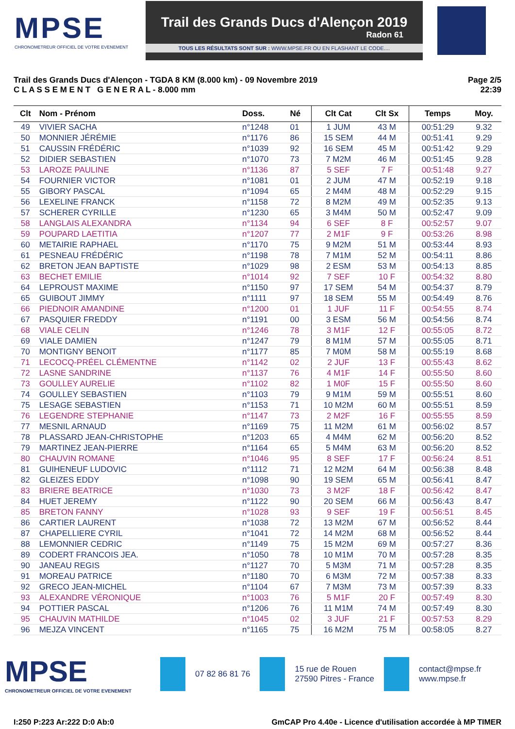MPSE
CHRONOMETREUR OFFICIEL DE VOTRE EVENEMENT
Trail des Grands Ducs d'Alençon 2019
Radon 61
TOUS LES RÉSULTATS SONT SUR : WWW.MPSE.FR OU EN FLASHANT LE CODE....
Trail des Grands Ducs d'Alençon - TGDA 8 KM (8.000 km) - 09 Novembre 2019
C L A S S E M E N T G E N E R A L - 8.000 mm
Page 2/5
22:39
| Clt | Nom - Prénom | Doss. | Né | Clt Cat | Clt Sx | Temps | Moy. |
| --- | --- | --- | --- | --- | --- | --- | --- |
| 49 | VIVIER SACHA | n°1248 | 01 | 1 JUM | 43 M | 00:51:29 | 9.32 |
| 50 | MONNIER JÉRÉMIE | n°1176 | 86 | 15 SEM | 44 M | 00:51:41 | 9.29 |
| 51 | CAUSSIN FRÉDÉRIC | n°1039 | 92 | 16 SEM | 45 M | 00:51:42 | 9.29 |
| 52 | DIDIER SEBASTIEN | n°1070 | 73 | 7 M2M | 46 M | 00:51:45 | 9.28 |
| 53 | LAROZE PAULINE | n°1136 | 87 | 5 SEF | 7 F | 00:51:48 | 9.27 |
| 54 | FOURNIER VICTOR | n°1081 | 01 | 2 JUM | 47 M | 00:52:19 | 9.18 |
| 55 | GIBORY PASCAL | n°1094 | 65 | 2 M4M | 48 M | 00:52:29 | 9.15 |
| 56 | LEXELINE FRANCK | n°1158 | 72 | 8 M2M | 49 M | 00:52:35 | 9.13 |
| 57 | SCHERER CYRILLE | n°1230 | 65 | 3 M4M | 50 M | 00:52:47 | 9.09 |
| 58 | LANGLAIS ALEXANDRA | n°1134 | 94 | 6 SEF | 8 F | 00:52:57 | 9.07 |
| 59 | POUPARD LAETITIA | n°1207 | 77 | 2 M1F | 9 F | 00:53:26 | 8.98 |
| 60 | METAIRIE RAPHAEL | n°1170 | 75 | 9 M2M | 51 M | 00:53:44 | 8.93 |
| 61 | PESNEAU FRÉDÉRIC | n°1198 | 78 | 7 M1M | 52 M | 00:54:11 | 8.86 |
| 62 | BRETON JEAN BAPTISTE | n°1029 | 98 | 2 ESM | 53 M | 00:54:13 | 8.85 |
| 63 | BECHET EMILIE | n°1014 | 92 | 7 SEF | 10 F | 00:54:32 | 8.80 |
| 64 | LEPROUST MAXIME | n°1150 | 97 | 17 SEM | 54 M | 00:54:37 | 8.79 |
| 65 | GUIBOUT JIMMY | n°1111 | 97 | 18 SEM | 55 M | 00:54:49 | 8.76 |
| 66 | PIEDNOIR AMANDINE | n°1200 | 01 | 1 JUF | 11 F | 00:54:55 | 8.74 |
| 67 | PASQUIER FREDDY | n°1191 | 00 | 3 ESM | 56 M | 00:54:56 | 8.74 |
| 68 | VIALE CELIN | n°1246 | 78 | 3 M1F | 12 F | 00:55:05 | 8.72 |
| 69 | VIALE DAMIEN | n°1247 | 79 | 8 M1M | 57 M | 00:55:05 | 8.71 |
| 70 | MONTIGNY BENOIT | n°1177 | 85 | 7 M0M | 58 M | 00:55:19 | 8.68 |
| 71 | LECOCQ-PRÉEL CLÉMENTNE | n°1142 | 02 | 2 JUF | 13 F | 00:55:43 | 8.62 |
| 72 | LASNE SANDRINE | n°1137 | 76 | 4 M1F | 14 F | 00:55:50 | 8.60 |
| 73 | GOULLEY AURELIE | n°1102 | 82 | 1 M0F | 15 F | 00:55:50 | 8.60 |
| 74 | GOULLEY SEBASTIEN | n°1103 | 79 | 9 M1M | 59 M | 00:55:51 | 8.60 |
| 75 | LESAGE SEBASTIEN | n°1153 | 71 | 10 M2M | 60 M | 00:55:51 | 8.59 |
| 76 | LEGENDRE STEPHANIE | n°1147 | 73 | 2 M2F | 16 F | 00:55:55 | 8.59 |
| 77 | MESNIL ARNAUD | n°1169 | 75 | 11 M2M | 61 M | 00:56:02 | 8.57 |
| 78 | PLASSARD JEAN-CHRISTOPHE | n°1203 | 65 | 4 M4M | 62 M | 00:56:20 | 8.52 |
| 79 | MARTINEZ JEAN-PIERRE | n°1164 | 65 | 5 M4M | 63 M | 00:56:20 | 8.52 |
| 80 | CHAUVIN ROMANE | n°1046 | 95 | 8 SEF | 17 F | 00:56:24 | 8.51 |
| 81 | GUIHENEUF LUDOVIC | n°1112 | 71 | 12 M2M | 64 M | 00:56:38 | 8.48 |
| 82 | GLEIZES EDDY | n°1098 | 90 | 19 SEM | 65 M | 00:56:41 | 8.47 |
| 83 | BRIERE BEATRICE | n°1030 | 73 | 3 M2F | 18 F | 00:56:42 | 8.47 |
| 84 | HUET JEREMY | n°1122 | 90 | 20 SEM | 66 M | 00:56:43 | 8.47 |
| 85 | BRETON FANNY | n°1028 | 93 | 9 SEF | 19 F | 00:56:51 | 8.45 |
| 86 | CARTIER LAURENT | n°1038 | 72 | 13 M2M | 67 M | 00:56:52 | 8.44 |
| 87 | CHAPELLIERE CYRIL | n°1041 | 72 | 14 M2M | 68 M | 00:56:52 | 8.44 |
| 88 | LEMONNIER CEDRIC | n°1149 | 75 | 15 M2M | 69 M | 00:57:27 | 8.36 |
| 89 | CODERT FRANCOIS JEA. | n°1050 | 78 | 10 M1M | 70 M | 00:57:28 | 8.35 |
| 90 | JANEAU REGIS | n°1127 | 70 | 5 M3M | 71 M | 00:57:28 | 8.35 |
| 91 | MOREAU PATRICE | n°1180 | 70 | 6 M3M | 72 M | 00:57:38 | 8.33 |
| 92 | GRECO JEAN-MICHEL | n°1104 | 67 | 7 M3M | 73 M | 00:57:39 | 8.33 |
| 93 | ALEXANDRE VÉRONIQUE | n°1003 | 76 | 5 M1F | 20 F | 00:57:49 | 8.30 |
| 94 | POTTIER PASCAL | n°1206 | 76 | 11 M1M | 74 M | 00:57:49 | 8.30 |
| 95 | CHAUVIN MATHILDE | n°1045 | 02 | 3 JUF | 21 F | 00:57:53 | 8.29 |
| 96 | MEJZA VINCENT | n°1165 | 75 | 16 M2M | 75 M | 00:58:05 | 8.27 |
MPSE
CHRONOMETREUR OFFICIEL DE VOTRE EVENEMENT
07 82 86 81 76
15 rue de Rouen
27590 Pitres - France
contact@mpse.fr
www.mpse.fr
I:250 P:223 Ar:222 D:0 Ab:0 GmCAP Pro 4.40e - Licence d'utilisation accordée à MP TIMER